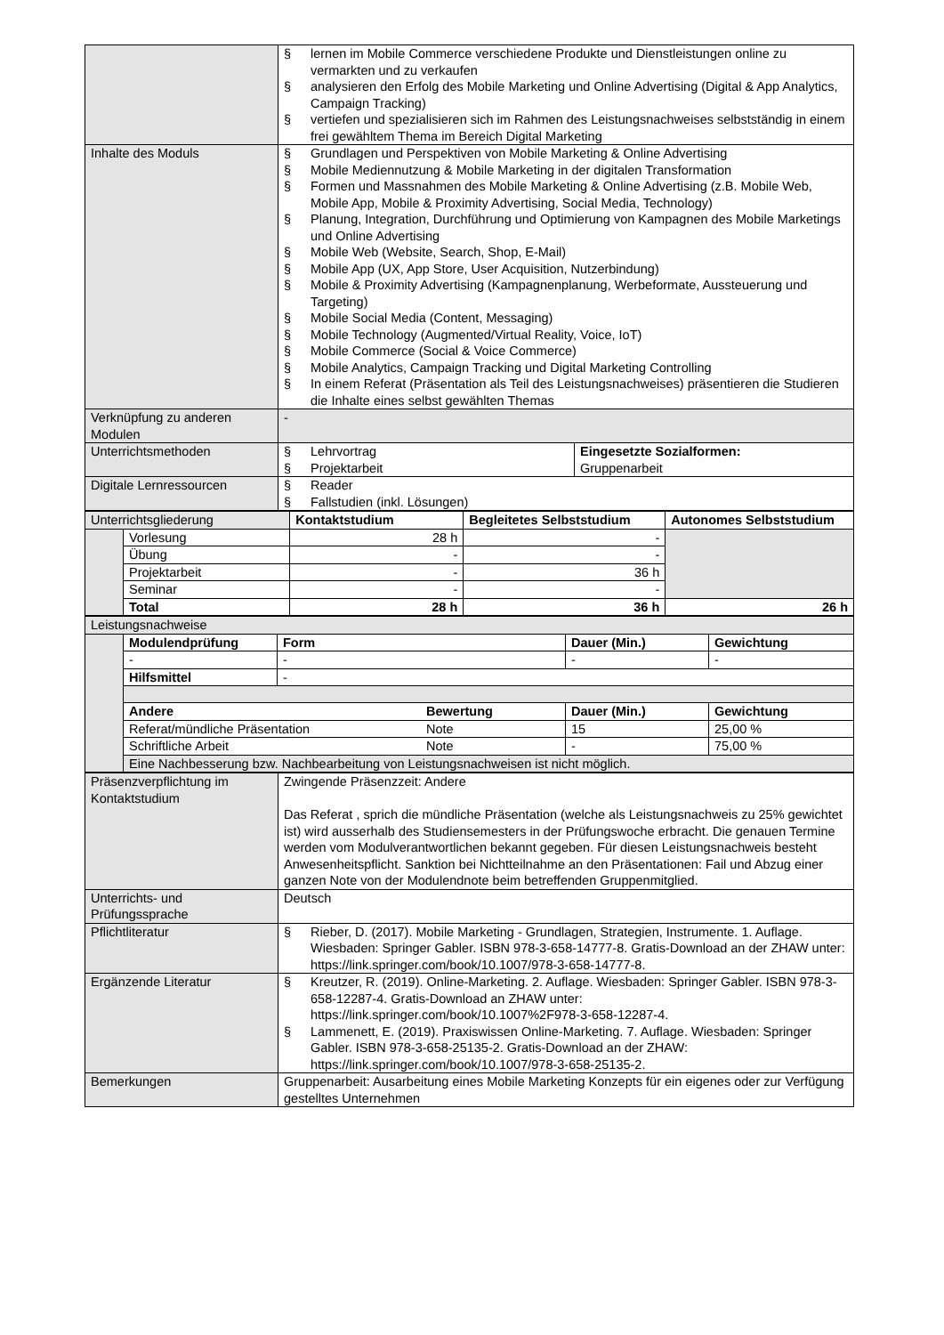| | § lernen im Mobile Commerce verschiedene Produkte und Dienstleistungen online zu vermarkten und zu verkaufen § analysieren den Erfolg des Mobile Marketing und Online Advertising (Digital & App Analytics, Campaign Tracking) § vertiefen und spezialisieren sich im Rahmen des Leistungsnachweises selbstständig in einem frei gewähltem Thema im Bereich Digital Marketing | |
| Inhalte des Moduls | § Grundlagen und Perspektiven von Mobile Marketing & Online Advertising § Mobile Mediennutzung & Mobile Marketing in der digitalen Transformation § Formen und Massnahmen des Mobile Marketing & Online Advertising (z.B. Mobile Web, Mobile App, Mobile & Proximity Advertising, Social Media, Technology) § Planung, Integration, Durchführung und Optimierung von Kampagnen des Mobile Marketings und Online Advertising § Mobile Web (Website, Search, Shop, E-Mail) § Mobile App (UX, App Store, User Acquisition, Nutzerbindung) § Mobile & Proximity Advertising (Kampagnenplanung, Werbeformate, Aussteuerung und Targeting) § Mobile Social Media (Content, Messaging) § Mobile Technology (Augmented/Virtual Reality, Voice, IoT) § Mobile Commerce (Social & Voice Commerce) § Mobile Analytics, Campaign Tracking und Digital Marketing Controlling § In einem Referat (Präsentation als Teil des Leistungsnachweises) präsentieren die Studieren die Inhalte eines selbst gewählten Themas | |
| Verknüpfung zu anderen Modulen | - | |
| Unterrichtsmethoden | § Lehrvortrag § Projektarbeit | Eingesetzte Sozialformen: Gruppenarbeit |
| Digitale Lernressourcen | § Reader § Fallstudien (inkl. Lösungen) | |
| Unterrichtsgliederung | | Kontaktstudium | Begleitetes Selbststudium | Autonomes Selbststudium |
| | Vorlesung | 28 h | - | |
| | Übung | - | - | |
| | Projektarbeit | - | 36 h | |
| | Seminar | - | - | |
| | Total | 28 h | 36 h | 26 h |
| Leistungsnachweise | | | | |
| | Modulendprüfung | Form | Dauer (Min.) | Gewichtung |
| | - | - | - | - |
| | Hilfsmittel | - | | |
| | Andere Bewertung | | Dauer (Min.) | Gewichtung |
| | Referat/mündliche Präsentation Note | | 15 | 25,00 % |
| | Schriftliche Arbeit Note | | - | 75,00 % |
| | Eine Nachbesserung bzw. Nachbearbeitung von Leistungsnachweisen ist nicht möglich. | | | |
| Präsenzverpflichtung im Kontaktstudium | Zwingende Präsenzzeit: Andere Das Referat , sprich die mündliche Präsentation (welche als Leistungsnachweis zu 25% gewichtet ist) wird ausserhalb des Studiensemesters in der Prüfungswoche erbracht. Die genauen Termine werden vom Modulverantwortlichen bekannt gegeben. Für diesen Leistungsnachweis besteht Anwesenheitspflicht. Sanktion bei Nichtteilnahme an den Präsentationen: Fail und Abzug einer ganzen Note von der Modulendnote beim betreffenden Gruppenmitglied. |
| Unterrichts- und Prüfungssprache | Deutsch |
| Pflichtliteratur | § Rieber, D. (2017). Mobile Marketing - Grundlagen, Strategien, Instrumente. 1. Auflage. Wiesbaden: Springer Gabler. ISBN 978-3-658-14777-8. Gratis-Download an der ZHAW unter: https://link.springer.com/book/10.1007/978-3-658-14777-8. |
| Ergänzende Literatur | § Kreutzer, R. (2019). Online-Marketing. 2. Auflage. Wiesbaden: Springer Gabler. ISBN 978-3-658-12287-4. Gratis-Download an ZHAW unter: https://link.springer.com/book/10.1007%2F978-3-658-12287-4. § Lammenett, E. (2019). Praxiswissen Online-Marketing. 7. Auflage. Wiesbaden: Springer Gabler. ISBN 978-3-658-25135-2. Gratis-Download an der ZHAW: https://link.springer.com/book/10.1007/978-3-658-25135-2. |
| Bemerkungen | Gruppenarbeit: Ausarbeitung eines Mobile Marketing Konzepts für ein eigenes oder zur Verfügung gestelltes Unternehmen |